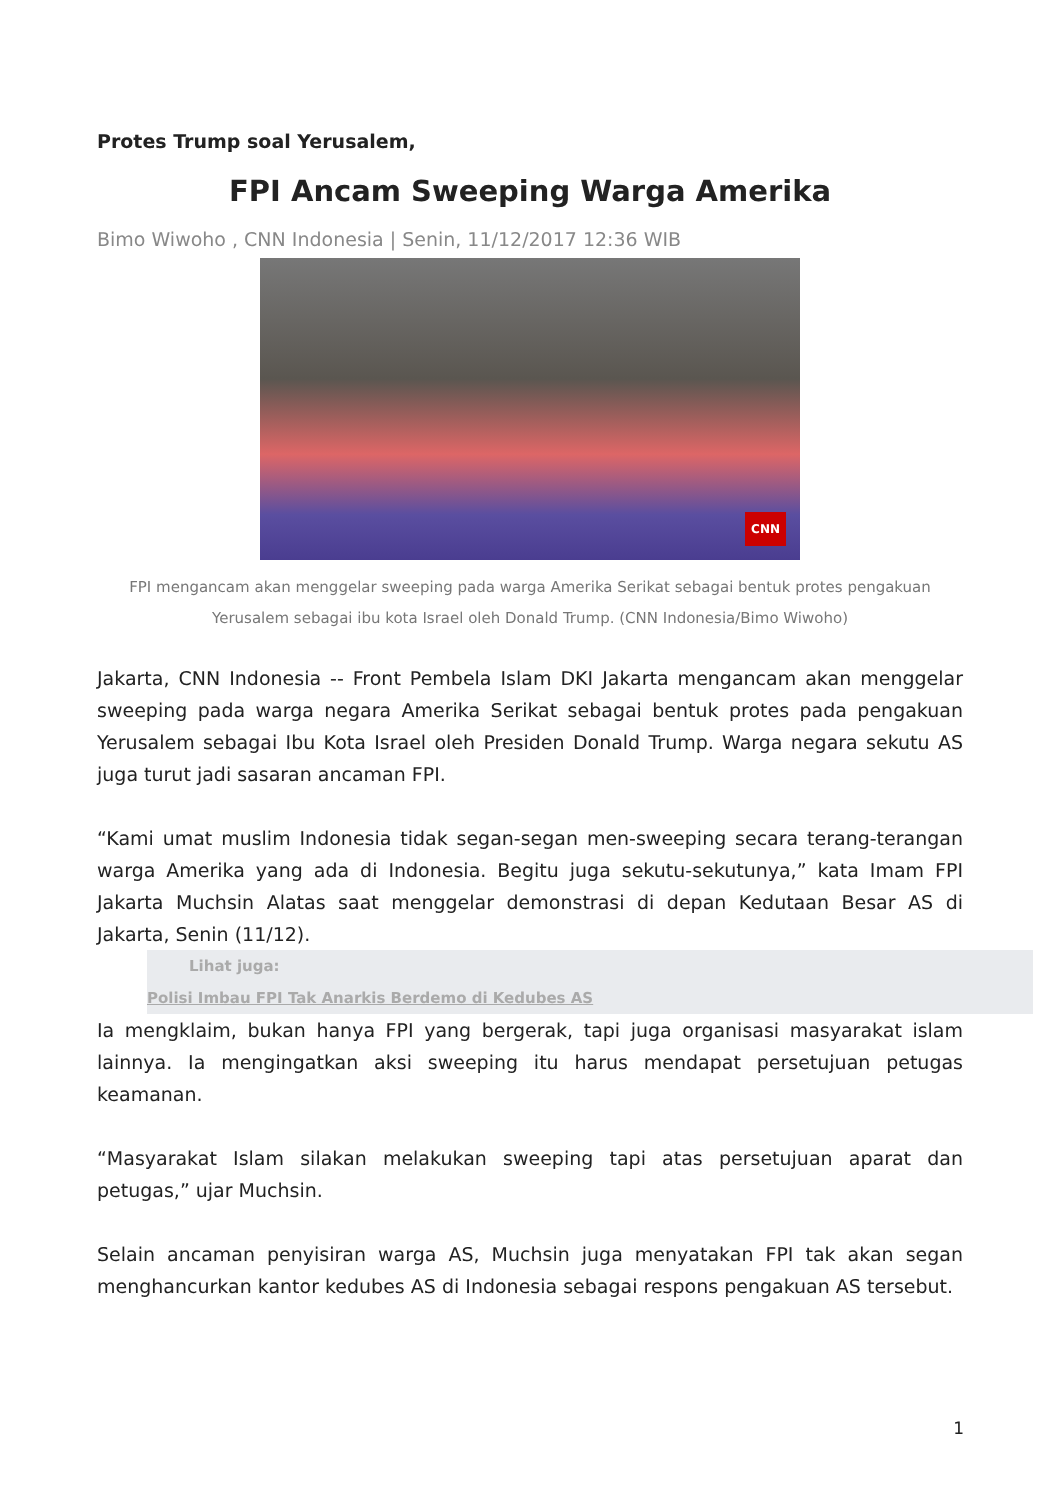Protes Trump soal Yerusalem,
FPI Ancam Sweeping Warga Amerika
Bimo Wiwoho , CNN Indonesia | Senin, 11/12/2017 12:36 WIB
CNN
FPI mengancam akan menggelar sweeping pada warga Amerika Serikat sebagai bentuk protes pengakuan Yerusalem sebagai ibu kota Israel oleh Donald Trump. (CNN Indonesia/Bimo Wiwoho)
Jakarta, CNN Indonesia -- Front Pembela Islam DKI Jakarta mengancam akan menggelar sweeping pada warga negara Amerika Serikat sebagai bentuk protes pada pengakuan Yerusalem sebagai Ibu Kota Israel oleh Presiden Donald Trump. Warga negara sekutu AS juga turut jadi sasaran ancaman FPI.
“Kami umat muslim Indonesia tidak segan-segan men-sweeping secara terang-terangan warga Amerika yang ada di Indonesia. Begitu juga sekutu-sekutunya,” kata Imam FPI Jakarta Muchsin Alatas saat menggelar demonstrasi di depan Kedutaan Besar AS di Jakarta, Senin (11/12).
Lihat juga:
Polisi Imbau FPI Tak Anarkis Berdemo di Kedubes AS
Ia mengklaim, bukan hanya FPI yang bergerak, tapi juga organisasi masyarakat islam lainnya. Ia mengingatkan aksi sweeping itu harus mendapat persetujuan petugas keamanan.
“Masyarakat Islam silakan melakukan sweeping tapi atas persetujuan aparat dan petugas,” ujar Muchsin.
Selain ancaman penyisiran warga AS, Muchsin juga menyatakan FPI tak akan segan menghancurkan kantor kedubes AS di Indonesia sebagai respons pengakuan AS tersebut.
1